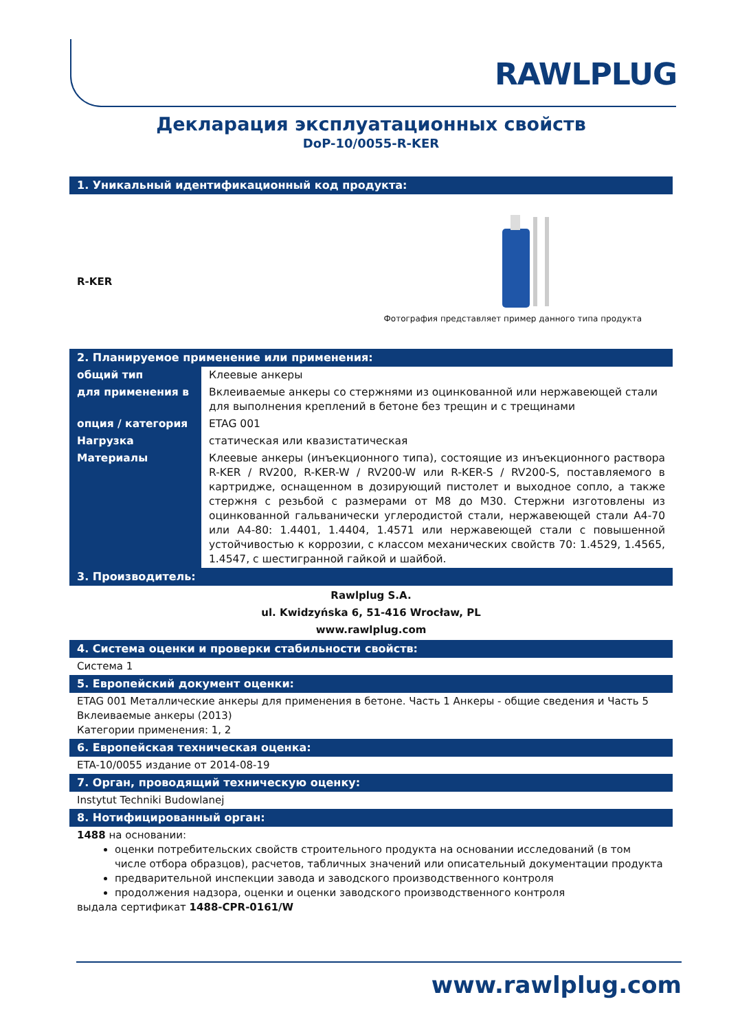RAWLPLUG
Декларация эксплуатационных свойств
DoP-10/0055-R-KER
1. Уникальный идентификационный код продукта:
R-KER
Фотография представляет пример данного типа продукта
2. Планируемое применение или применения:
| общий тип | Клеевые анкеры |
| для применения в | Вклеиваемые анкеры со стержнями из оцинкованной или нержавеющей стали для выполнения креплений в бетоне без трещин и с трещинами |
| опция / категория | ETAG 001 |
| Нагрузка | статическая или квазистатическая |
| Материалы | Клеевые анкеры (инъекционного типа), состоящие из инъекционного раствора R-KER / RV200, R-KER-W / RV200-W или R-KER-S / RV200-S, поставляемого в картридже, оснащенном в дозирующий пистолет и выходное сопло, а также стержня с резьбой с размерами от M8 до M30. Стержни изготовлены из оцинкованной гальванически углеродистой стали, нержавеющей стали A4-70 или A4-80: 1.4401, 1.4404, 1.4571 или нержавеющей стали с повышенной устойчивостью к коррозии, с классом механических свойств 70: 1.4529, 1.4565, 1.4547, с шестигранной гайкой и шайбой. |
3. Производитель:
Rawlplug S.A.
ul. Kwidzyńska 6, 51-416 Wrocław, PL
www.rawlplug.com
4. Система оценки и проверки стабильности свойств:
Система 1
5. Европейский документ оценки:
ETAG 001 Металлические анкеры для применения в бетоне. Часть 1 Анкеры - общие сведения и Часть 5 Вклеиваемые анкеры (2013)
Категории применения: 1, 2
6. Европейская техническая оценка:
ETA-10/0055 издание от 2014-08-19
7. Орган, проводящий техническую оценку:
Instytut Techniki Budowlanej
8. Нотифицированный орган:
1488 на основании:
оценки потребительских свойств строительного продукта на основании исследований (в том числе отбора образцов), расчетов, табличных значений или описательный документации продукта
предварительной инспекции завода и заводского производственного контроля
продолжения надзора, оценки и оценки заводского производственного контроля
выдала сертификат 1488-CPR-0161/W
www.rawlplug.com